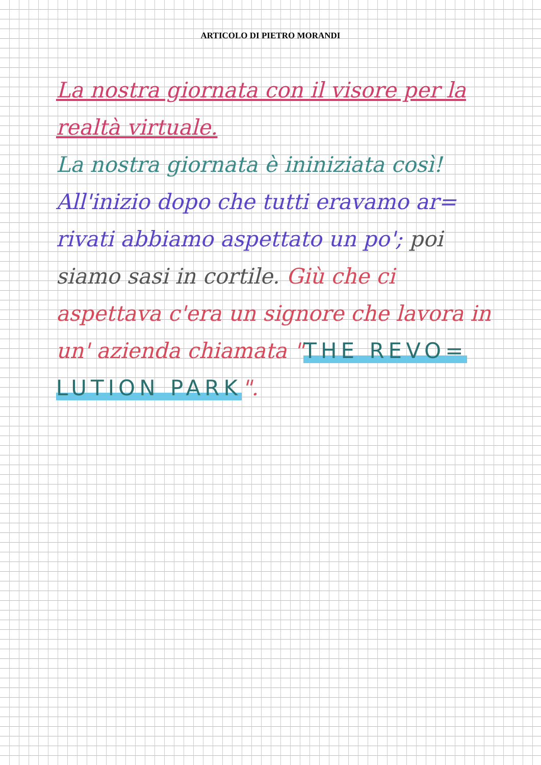ARTICOLO DI PIETRO MORANDI
La nostra giornata con il visore per la realtà virtuale.
La nostra giornata è ininiziata così! All'inizio dopo che tutti eravamo ar= rivati abbiamo aspettato un po'; poi siamo sasi in cortile. Giù che ci aspettava c'era un signore che lavora in un' azienda chiamata "THE REVO= LUTION PARK".